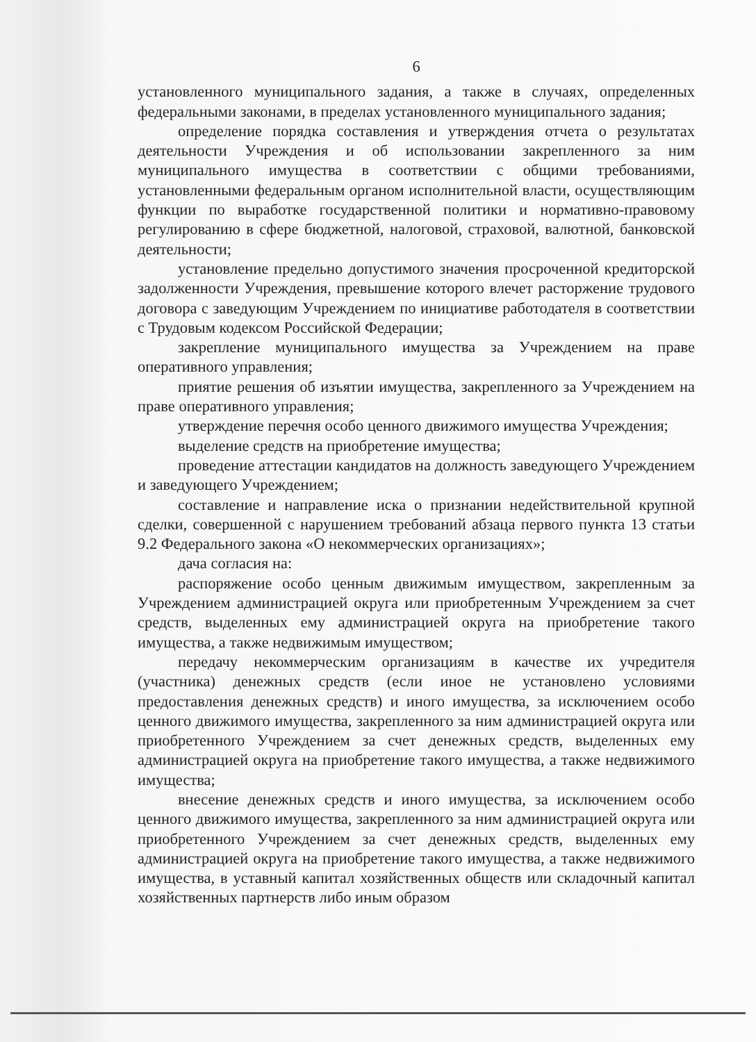6
установленного муниципального задания, а также в случаях, определенных федеральными законами, в пределах установленного муниципального задания;
определение порядка составления и утверждения отчета о результатах деятельности Учреждения и об использовании закрепленного за ним муниципального имущества в соответствии с общими требованиями, установленными федеральным органом исполнительной власти, осуществляющим функции по выработке государственной политики и нормативно-правовому регулированию в сфере бюджетной, налоговой, страховой, валютной, банковской деятельности;
установление предельно допустимого значения просроченной кредиторской задолженности Учреждения, превышение которого влечет расторжение трудового договора с заведующим Учреждением по инициативе работодателя в соответствии с Трудовым кодексом Российской Федерации;
закрепление муниципального имущества за Учреждением на праве оперативного управления;
приятие решения об изъятии имущества, закрепленного за Учреждением на праве оперативного управления;
утверждение перечня особо ценного движимого имущества Учреждения;
выделение средств на приобретение имущества;
проведение аттестации кандидатов на должность заведующего Учреждением и заведующего Учреждением;
составление и направление иска о признании недействительной крупной сделки, совершенной с нарушением требований абзаца первого пункта 13 статьи 9.2 Федерального закона «О некоммерческих организациях»;
дача согласия на:
распоряжение особо ценным движимым имуществом, закрепленным за Учреждением администрацией округа или приобретенным Учреждением за счет средств, выделенных ему администрацией округа на приобретение такого имущества, а также недвижимым имуществом;
передачу некоммерческим организациям в качестве их учредителя (участника) денежных средств (если иное не установлено условиями предоставления денежных средств) и иного имущества, за исключением особо ценного движимого имущества, закрепленного за ним администрацией округа или приобретенного Учреждением за счет денежных средств, выделенных ему администрацией округа на приобретение такого имущества, а также недвижимого имущества;
внесение денежных средств и иного имущества, за исключением особо ценного движимого имущества, закрепленного за ним администрацией округа или приобретенного Учреждением за счет денежных средств, выделенных ему администрацией округа на приобретение такого имущества, а также недвижимого имущества, в уставный капитал хозяйственных обществ или складочный капитал хозяйственных партнерств либо иным образом